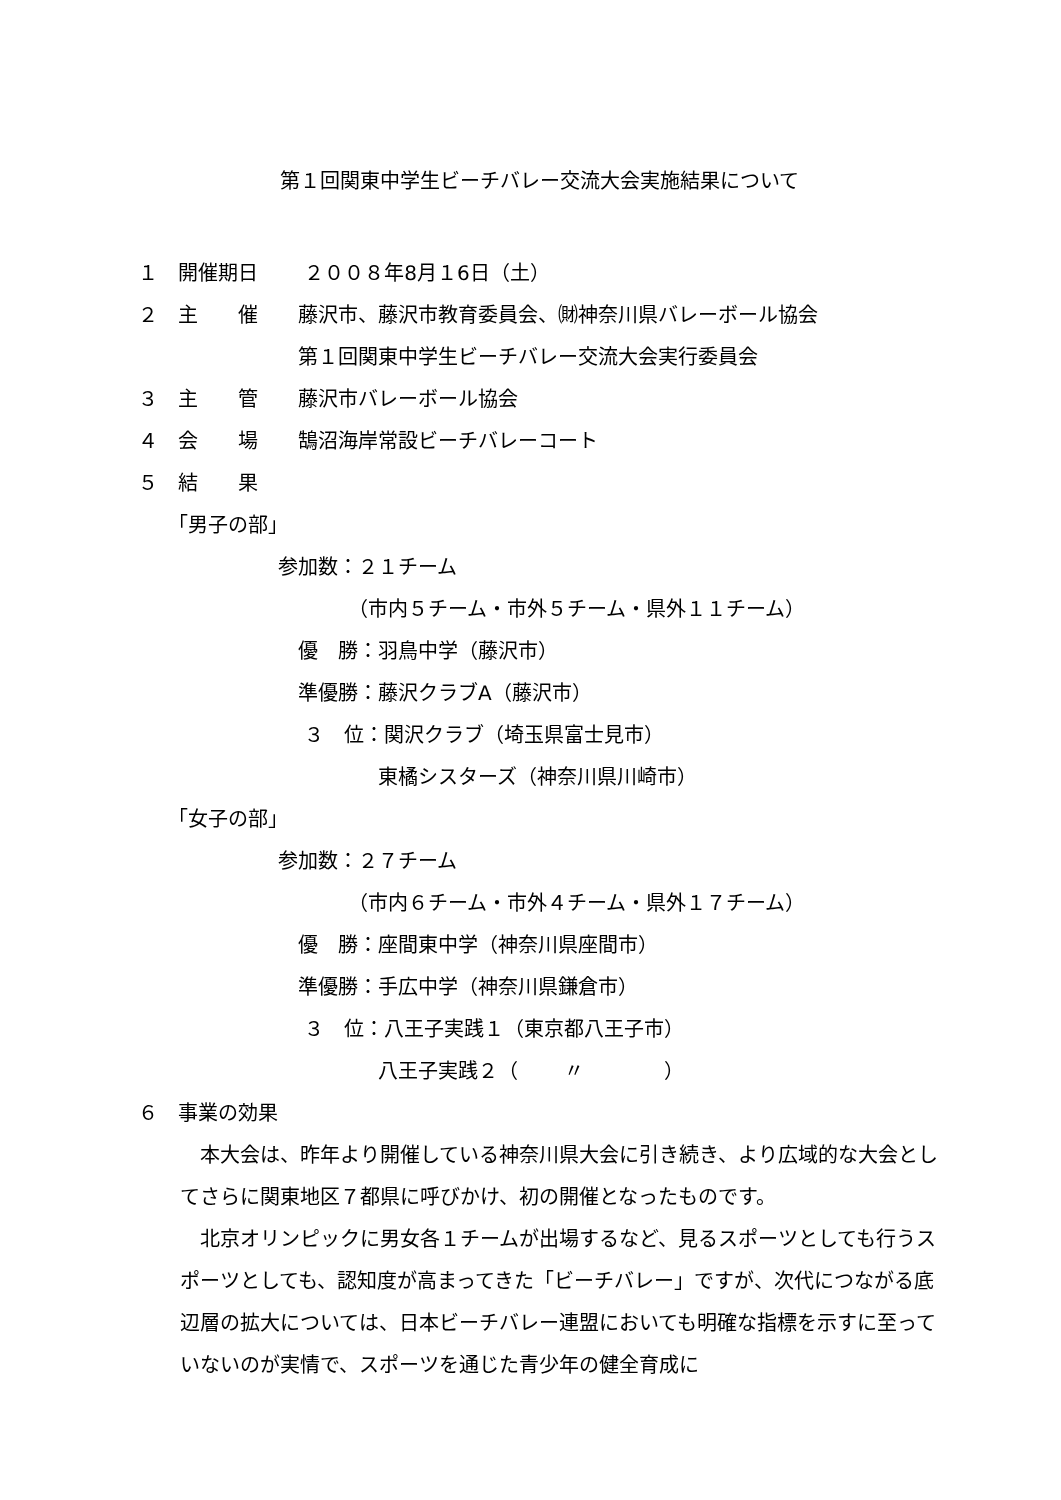第１回関東中学生ビーチバレー交流大会実施結果について
１　開催期日　　 ２００８年8月１6日（土）
２　主　　催　　藤沢市、藤沢市教育委員会、㈶神奈川県バレーボール協会
　　　　　　　　第１回関東中学生ビーチバレー交流大会実行委員会
３　主　　管　　藤沢市バレーボール協会
４　会　　場　　鵠沼海岸常設ビーチバレーコート
５　結　　果
　　「男子の部」
　　　　　　　参加数：２１チーム
　　　　　　　　　　　（市内５チーム・市外５チーム・県外１１チーム）
　　　　　　　　優　勝：羽鳥中学（藤沢市）
　　　　　　　　準優勝：藤沢クラブA（藤沢市）
　　　　　　　　 ３　位：関沢クラブ（埼玉県富士見市）
　　　　　　　　　　　　東橘シスターズ（神奈川県川崎市）
　　「女子の部」
　　　　　　　参加数：２７チーム
　　　　　　　　　　　（市内６チーム・市外４チーム・県外１７チーム）
　　　　　　　　優　勝：座間東中学（神奈川県座間市）
　　　　　　　　準優勝：手広中学（神奈川県鎌倉市）
　　　　　　　　 ３　位：八王子実践１（東京都八王子市）
　　　　　　　　　　　　八王子実践２（　　 〃　　　　）
６　事業の効果
本大会は、昨年より開催している神奈川県大会に引き続き、より広域的な大会としてさらに関東地区７都県に呼びかけ、初の開催となったものです。
北京オリンピックに男女各１チームが出場するなど、見るスポーツとしても行うスポーツとしても、認知度が高まってきた「ビーチバレー」ですが、次代につながる底辺層の拡大については、日本ビーチバレー連盟においても明確な指標を示すに至っていないのが実情で、スポーツを通じた青少年の健全育成に